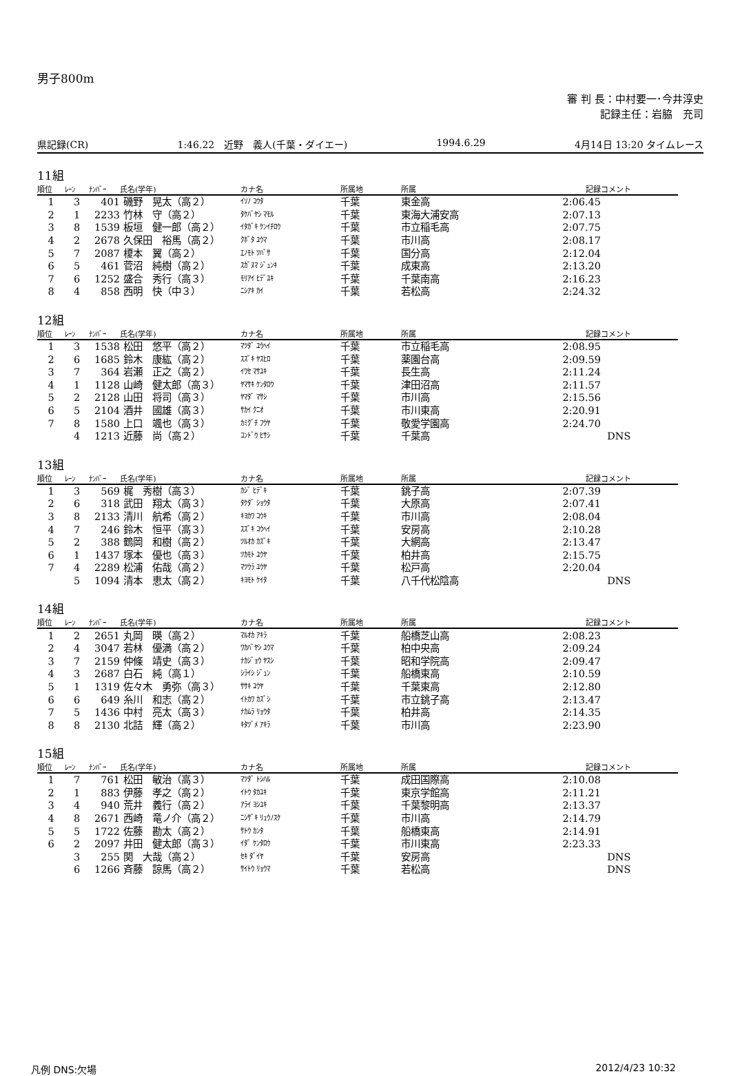男子800m
審 判 長：中村要一･今井淳史
記録主任：岩脇　充司
県記録(CR) 1:46.22　近野　義人(千葉・ダイエー) 1994.6.29 4月14日 13:20 タイムレース
11組
| 順位 | ﾚｰﾝ | ﾅﾝﾊﾞｰ | 氏名(学年) | カナ名 | 所属地 | 所属 | 記録 | コメント |
| --- | --- | --- | --- | --- | --- | --- | --- | --- |
| 1 | 3 | 401 | 磯野 晃太（高２） | ｲｿﾉ ｺｳﾀ | 千葉 | 東金高 | 2:06.45 | |
| 2 | 1 | 2233 | 竹林 守（高２） | ﾀｹﾊﾞﾔｼ ﾏﾓﾙ | 千葉 | 東海大浦安高 | 2:07.13 | |
| 3 | 8 | 1539 | 板垣 健一郎（高２） | ｲﾀｶﾞｷ ｹﾝｲﾁﾛｳ | 千葉 | 市立稲毛高 | 2:07.75 | |
| 4 | 2 | 2678 | 久保田 裕馬（高２） | ｸﾎﾞﾀ ﾕｳﾏ | 千葉 | 市川高 | 2:08.17 | |
| 5 | 7 | 2087 | 榎本 翼（高２） | ｴﾉﾓﾄ ﾂﾊﾞｻ | 千葉 | 国分高 | 2:12.04 | |
| 6 | 5 | 461 | 菅沼 純樹（高２） | ｽｶﾞﾇﾏ ｼﾞｭﾝｷ | 千葉 | 成東高 | 2:13.20 | |
| 7 | 6 | 1252 | 盛合 秀行（高３） | ﾓﾘｱｲ ﾋﾃﾞﾕｷ | 千葉 | 千葉南高 | 2:16.23 | |
| 8 | 4 | 858 | 西明 快（中３） | ﾆｼｱｷ ｶｲ | 千葉 | 若松高 | 2:24.32 | |
12組
| 順位 | ﾚｰﾝ | ﾅﾝﾊﾞｰ | 氏名(学年) | カナ名 | 所属地 | 所属 | 記録 | コメント |
| --- | --- | --- | --- | --- | --- | --- | --- | --- |
| 1 | 3 | 1538 | 松田 悠平（高２） | ﾏﾂﾀﾞ ﾕｳﾍｲ | 千葉 | 市立稲毛高 | 2:08.95 | |
| 2 | 6 | 1685 | 鈴木 康紘（高２） | ｽｽﾞｷ ﾔｽﾋﾛ | 千葉 | 薬園台高 | 2:09.59 | |
| 3 | 7 | 364 | 岩瀬 正之（高２） | ｲﾜｾ ﾏｻﾕｷ | 千葉 | 長生高 | 2:11.24 | |
| 4 | 1 | 1128 | 山崎 健太郎（高３） | ﾔﾏｻｷ ｹﾝﾀﾛｳ | 千葉 | 津田沼高 | 2:11.57 | |
| 5 | 2 | 2128 | 山田 将司（高３） | ﾔﾏﾀﾞ ﾏｻｼ | 千葉 | 市川高 | 2:15.56 | |
| 6 | 5 | 2104 | 酒井 國雄（高３） | ｻｶｲ ｸﾆｵ | 千葉 | 市川東高 | 2:20.91 | |
| 7 | 8 | 1580 | 上口 颯也（高３） | ｶﾐｸﾞﾁ ﾌｳﾔ | 千葉 | 敬愛学園高 | 2:24.70 | |
| | 4 | 1213 | 近藤 尚（高２） | ｺﾝﾄﾞｳ ﾋｻｼ | 千葉 | 千葉高 | | DNS |
13組
| 順位 | ﾚｰﾝ | ﾅﾝﾊﾞｰ | 氏名(学年) | カナ名 | 所属地 | 所属 | 記録 | コメント |
| --- | --- | --- | --- | --- | --- | --- | --- | --- |
| 1 | 3 | 569 | 梶 秀樹（高３） | ｶｼﾞ ﾋﾃﾞｷ | 千葉 | 銚子高 | 2:07.39 | |
| 2 | 6 | 318 | 武田 翔太（高３） | ﾀｹﾀﾞ ｼｮｳﾀ | 千葉 | 大原高 | 2:07.41 | |
| 3 | 8 | 2133 | 清川 航希（高２） | ｷﾖｶﾜ ｺｳｷ | 千葉 | 市川高 | 2:08.04 | |
| 4 | 7 | 246 | 鈴木 恒平（高３） | ｽｽﾞｷ ｺｳﾍｲ | 千葉 | 安房高 | 2:10.28 | |
| 5 | 2 | 388 | 鶴岡 和樹（高２） | ﾂﾙｵｶ ｶｽﾞｷ | 千葉 | 大網高 | 2:13.47 | |
| 6 | 1 | 1437 | 塚本 優也（高３） | ﾂｶﾓﾄ ﾕｳﾔ | 千葉 | 柏井高 | 2:15.75 | |
| 7 | 4 | 2289 | 松浦 佑哉（高２） | ﾏﾂｳﾗ ﾕｳﾔ | 千葉 | 松戸高 | 2:20.04 | |
| | 5 | 1094 | 清本 恵太（高２） | ｷﾖﾓﾄ ｹｲﾀ | 千葉 | 八千代松陰高 | | DNS |
14組
| 順位 | ﾚｰﾝ | ﾅﾝﾊﾞｰ | 氏名(学年) | カナ名 | 所属地 | 所属 | 記録 | コメント |
| --- | --- | --- | --- | --- | --- | --- | --- | --- |
| 1 | 2 | 2651 | 丸岡 暎（高２） | ﾏﾙｵｶ ｱｷﾗ | 千葉 | 船橋芝山高 | 2:08.23 | |
| 2 | 4 | 3047 | 若林 優満（高２） | ﾜｶﾊﾞﾔｼ ﾕｳﾏ | 千葉 | 柏中央高 | 2:09.24 | |
| 3 | 7 | 2159 | 仲條 靖史（高３） | ﾅｶｼﾞｮｳ ﾔｽｼ | 千葉 | 昭和学院高 | 2:09.47 | |
| 4 | 3 | 2687 | 白石 純（高１） | ｼﾗｲｼ ｼﾞｭﾝ | 千葉 | 船橋東高 | 2:10.59 | |
| 5 | 1 | 1319 | 佐々木 勇弥（高３） | ｻｻｷ ﾕｳﾔ | 千葉 | 千葉東高 | 2:12.80 | |
| 6 | 6 | 649 | 糸川 和志（高２） | ｲﾄｶﾜ ｶｽﾞｼ | 千葉 | 市立銚子高 | 2:13.47 | |
| 7 | 5 | 1436 | 中村 亮太（高３） | ﾅｶﾑﾗ ﾘｮｳﾀ | 千葉 | 柏井高 | 2:14.35 | |
| 8 | 8 | 2130 | 北詰 輝（高２） | ｷﾀﾂﾞﾒ ｱｷﾗ | 千葉 | 市川高 | 2:23.90 | |
15組
| 順位 | ﾚｰﾝ | ﾅﾝﾊﾞｰ | 氏名(学年) | カナ名 | 所属地 | 所属 | 記録 | コメント |
| --- | --- | --- | --- | --- | --- | --- | --- | --- |
| 1 | 7 | 761 | 松田 敏治（高３） | ﾏﾂﾀﾞ ﾄｼﾊﾙ | 千葉 | 成田国際高 | 2:10.08 | |
| 2 | 1 | 883 | 伊藤 孝之（高２） | ｲﾄｳ ﾀｶﾕｷ | 千葉 | 東京学館高 | 2:11.21 | |
| 3 | 4 | 940 | 荒井 義行（高２） | ｱﾗｲ ﾖｼﾕｷ | 千葉 | 千葉黎明高 | 2:13.37 | |
| 4 | 8 | 2671 | 西崎 竜ノ介（高２） | ﾆｼｻﾞｷ ﾘｭｳﾉｽｹ | 千葉 | 市川高 | 2:14.79 | |
| 5 | 5 | 1722 | 佐藤 勘太（高２） | ｻﾄｳ ｶﾝﾀ | 千葉 | 船橋東高 | 2:14.91 | |
| 6 | 2 | 2097 | 井田 健太郎（高３） | ｲﾀﾞ ｹﾝﾀﾛｳ | 千葉 | 市川東高 | 2:23.33 | |
| | 3 | 255 | 関 大哉（高２） | ｾｷ ﾀﾞｲﾔ | 千葉 | 安房高 | | DNS |
| | 6 | 1266 | 斉藤 諒馬（高２） | ｻｲﾄｳ ﾘｮｳﾏ | 千葉 | 若松高 | | DNS |
凡例 DNS:欠場 2012/4/23 10:32